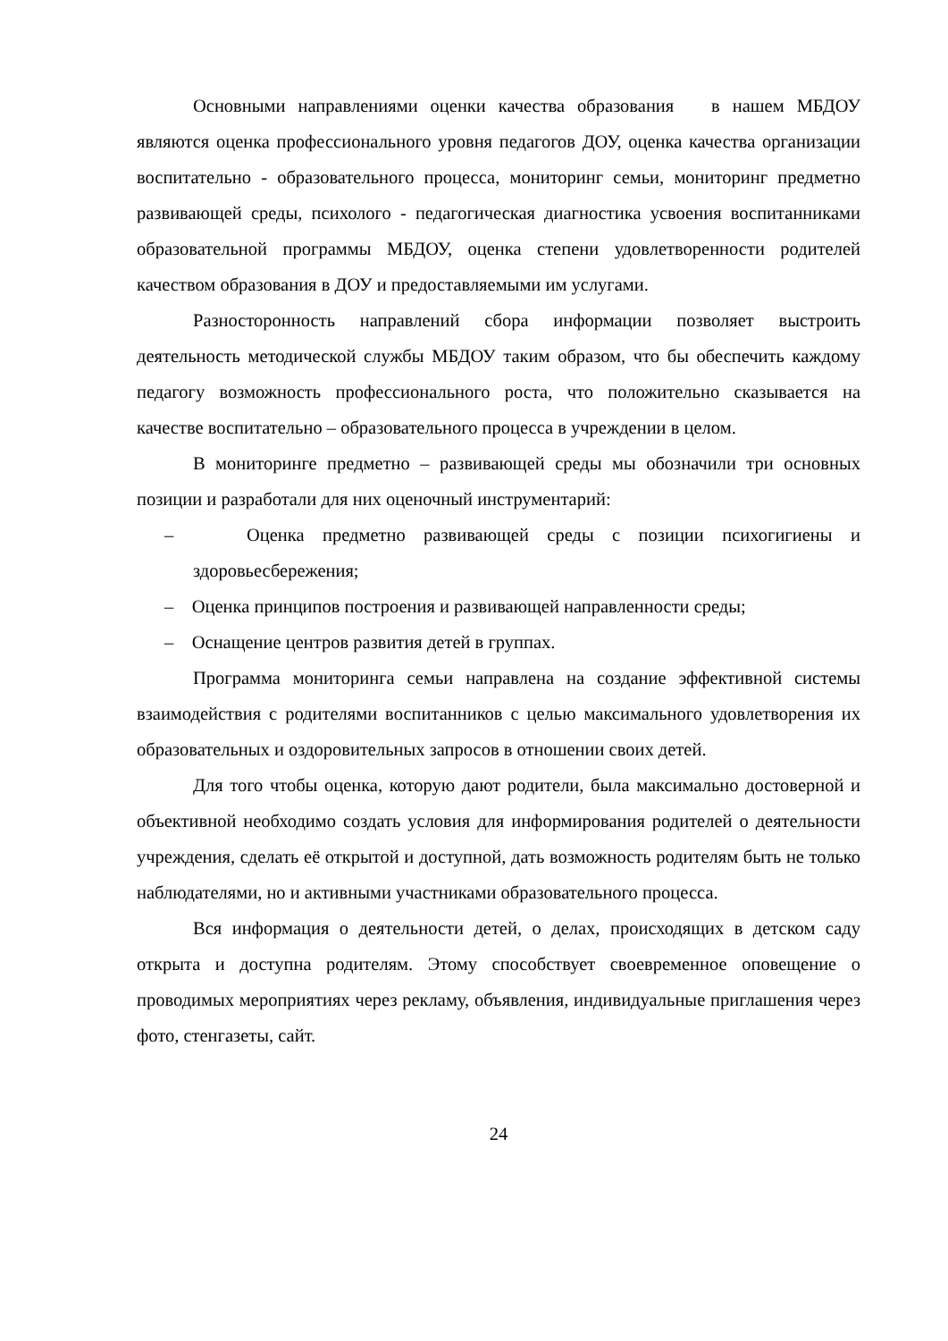Основными направлениями оценки качества образования в нашем МБДОУ являются оценка профессионального уровня педагогов ДОУ, оценка качества организации воспитательно - образовательного процесса, мониторинг семьи, мониторинг предметно развивающей среды, психолого - педагогическая диагностика усвоения воспитанниками образовательной программы МБДОУ, оценка степени удовлетворенности родителей качеством образования в ДОУ и предоставляемыми им услугами.
Разносторонность направлений сбора информации позволяет выстроить деятельность методической службы МБДОУ таким образом, что бы обеспечить каждому педагогу возможность профессионального роста, что положительно сказывается на качестве воспитательно – образовательного процесса в учреждении в целом.
В мониторинге предметно – развивающей среды мы обозначили три основных позиции и разработали для них оценочный инструментарий:
– Оценка предметно развивающей среды с позиции психогигиены и здоровьесбережения;
– Оценка принципов построения и развивающей направленности среды;
– Оснащение центров развития детей в группах.
Программа мониторинга семьи направлена на создание эффективной системы взаимодействия с родителями воспитанников с целью максимального удовлетворения их образовательных и оздоровительных запросов в отношении своих детей.
Для того чтобы оценка, которую дают родители, была максимально достоверной и объективной необходимо создать условия для информирования родителей о деятельности учреждения, сделать её открытой и доступной, дать возможность родителям быть не только наблюдателями, но и активными участниками образовательного процесса.
Вся информация о деятельности детей, о делах, происходящих в детском саду открыта и доступна родителям. Этому способствует своевременное оповещение о проводимых мероприятиях через рекламу, объявления, индивидуальные приглашения через фото, стенгазеты, сайт.
24